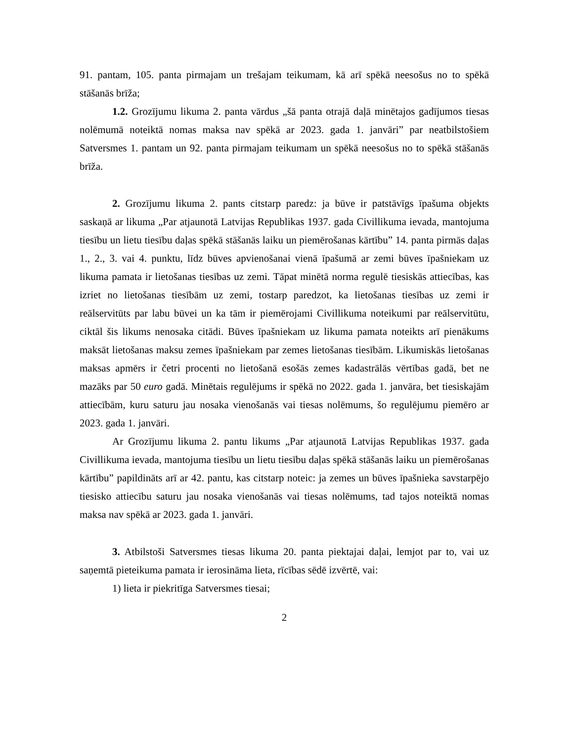91. pantam, 105. panta pirmajam un trešajam teikumam, kā arī spēkā neesošus no to spēkā stāšanās brīža;
1.2. Grozījumu likuma 2. panta vārdus „šā panta otrajā daļā minētajos gadījumos tiesas nolēmumā noteiktā nomas maksa nav spēkā ar 2023. gada 1. janvāri” par neatbilstošiem Satversmes 1. pantam un 92. panta pirmajam teikumam un spēkā neesošus no to spēkā stāšanās brīža.
2. Grozījumu likuma 2. pants citstarp paredz: ja būve ir patstāvīgs īpašuma objekts saskaņā ar likuma „Par atjaunotā Latvijas Republikas 1937. gada Civillikuma ievada, mantojuma tiesību un lietu tiesību daļas spēkā stāšanās laiku un piemērošanas kārtību” 14. panta pirmās daļas 1., 2., 3. vai 4. punktu, līdz būves apvienošanai vienā īpašumā ar zemi būves īpašniekam uz likuma pamata ir lietošanas tiesības uz zemi. Tāpat minētā norma regulē tiesiskās attiecības, kas izriet no lietošanas tiesībām uz zemi, tostarp paredzot, ka lietošanas tiesības uz zemi ir reālservitūts par labu būvei un ka tām ir piemērojami Civillikuma noteikumi par reālservitūtu, ciktāl šis likums nenosaka citādi. Būves īpašniekam uz likuma pamata noteikts arī pienākums maksāt lietošanas maksu zemes īpašniekam par zemes lietošanas tiesībām. Likumiskās lietošanas maksas apmērs ir četri procenti no lietošanā esošās zemes kadastrālās vērtības gadā, bet ne mazāks par 50 euro gadā. Minētais regulējums ir spēkā no 2022. gada 1. janvāra, bet tiesiskajām attiecībām, kuru saturu jau nosaka vienošanās vai tiesas nolēmums, šo regulējumu piemēro ar 2023. gada 1. janvāri.
Ar Grozījumu likuma 2. pantu likums „Par atjaunotā Latvijas Republikas 1937. gada Civillikuma ievada, mantojuma tiesību un lietu tiesību daļas spēkā stāšanās laiku un piemērošanas kārtību” papildināts arī ar 42. pantu, kas citstarp noteic: ja zemes un būves īpašnieka savstarpējo tiesisko attiecību saturu jau nosaka vienošanās vai tiesas nolēmums, tad tajos noteiktā nomas maksa nav spēkā ar 2023. gada 1. janvāri.
3. Atbilstoši Satversmes tiesas likuma 20. panta piektajai daļai, lemjot par to, vai uz saņemtā pieteikuma pamata ir ierosināma lieta, rīcības sēdē izvērtē, vai:
1) lieta ir piekritīga Satversmes tiesai;
2